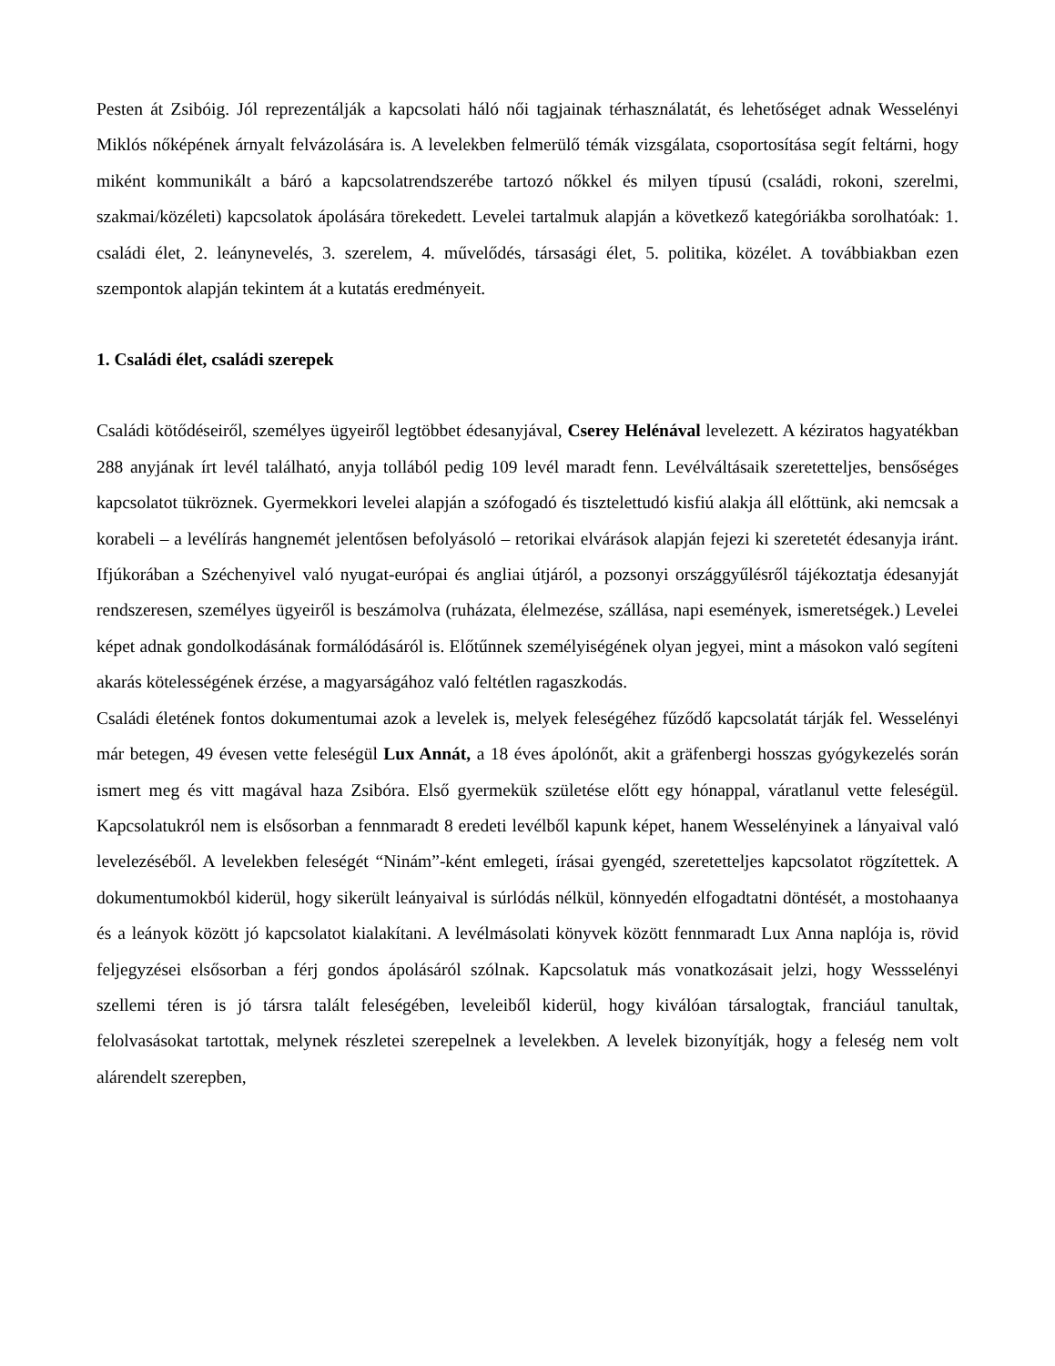Pesten át Zsibóig. Jól reprezentálják a kapcsolati háló női tagjainak térhasználatát, és lehetőséget adnak Wesselényi Miklós nőképének árnyalt felvázolására is. A levelekben felmerülő témák vizsgálata, csoportosítása segít feltárni, hogy miként kommunikált a báró a kapcsolatrendszerébe tartozó nőkkel és milyen típusú (családi, rokoni, szerelmi, szakmai/közéleti) kapcsolatok ápolására törekedett. Levelei tartalmuk alapján a következő kategóriákba sorolhatóak: 1. családi élet, 2. leánynevelés, 3. szerelem, 4. művelődés, társasági élet, 5. politika, közélet. A továbbiakban ezen szempontok alapján tekintem át a kutatás eredményeit.
1. Családi élet, családi szerepek
Családi kötődéseiről, személyes ügyeiről legtöbbet édesanyjával, Cserey Helénával levelezett. A kéziratos hagyatékban 288 anyjának írt levél található, anyja tollából pedig 109 levél maradt fenn. Levélváltásaik szeretetteljes, bensőséges kapcsolatot tükröznek. Gyermekkori levelei alapján a szófogadó és tisztelettudó kisfiú alakja áll előttünk, aki nemcsak a korabeli – a levélírás hangnemét jelentősen befolyásoló – retorikai elvárások alapján fejezi ki szeretetét édesanyja iránt. Ifjúkorában a Széchenyivel való nyugat-európai és angliai útjáról, a pozsonyi országgyűlésről tájékoztatja édesanyját rendszeresen, személyes ügyeiről is beszámolva (ruházata, élelmezése, szállása, napi események, ismeretségek.) Levelei képet adnak gondolkodásának formálódásáról is. Előtűnnek személyiségének olyan jegyei, mint a másokon való segíteni akarás kötelességének érzése, a magyarságához való feltétlen ragaszkodás.
Családi életének fontos dokumentumai azok a levelek is, melyek feleségéhez fűződő kapcsolatát tárják fel. Wesselényi már betegen, 49 évesen vette feleségül Lux Annát, a 18 éves ápolónőt, akit a gräfenbergi hosszas gyógykezelés során ismert meg és vitt magával haza Zsibóra. Első gyermekük születése előtt egy hónappal, váratlanul vette feleségül. Kapcsolatukról nem is elsősorban a fennmaradt 8 eredeti levélből kapunk képet, hanem Wesselényinek a lányaival való levelezéséből. A levelekben feleségét “Ninám”-ként emlegeti, írásai gyengéd, szeretetteljes kapcsolatot rögzítettek. A dokumentumokból kiderül, hogy sikerült leányaival is súrlódás nélkül, könnyedén elfogadtatni döntését, a mostohaanya és a leányok között jó kapcsolatot kialakítani. A levélmásolati könyvek között fennmaradt Lux Anna naplója is, rövid feljegyzései elsősorban a férj gondos ápolásáról szólnak. Kapcsolatuk más vonatkozásait jelzi, hogy Wessselényi szellemi téren is jó társra talált feleségében, leveleiből kiderül, hogy kiválóan társalogtak, franciául tanultak, felolvasásokat tartottak, melynek részletei szerepelnek a levelekben. A levelek bizonyítják, hogy a feleség nem volt alárendelt szerepben,